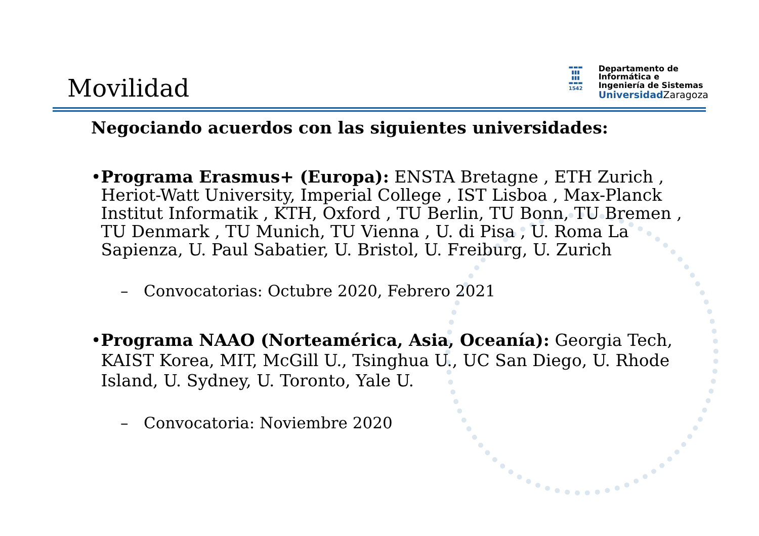Movilidad
▬▬▬
▮▮▮
▮▮▮
▬▬▬
1542
Departamento de
Informática e
Ingeniería de Sistemas
Universidad Zaragoza
Negociando acuerdos con las siguientes universidades:
• Programa Erasmus+ (Europa): ENSTA Bretagne , ETH Zurich , Heriot-Watt University, Imperial College , IST Lisboa , Max-Planck Institut Informatik , KTH, Oxford , TU Berlin, TU Bonn, TU Bremen , TU Denmark , TU Munich, TU Vienna , U. di Pisa , U. Roma La Sapienza, U. Paul Sabatier, U. Bristol, U. Freiburg, U. Zurich
– Convocatorias: Octubre 2020, Febrero 2021
• Programa NAAO (Norteamérica, Asia, Oceanía): Georgia Tech, KAIST Korea, MIT, McGill U., Tsinghua U., UC San Diego, U. Rhode Island, U. Sydney, U. Toronto, Yale U.
– Convocatoria: Noviembre 2020